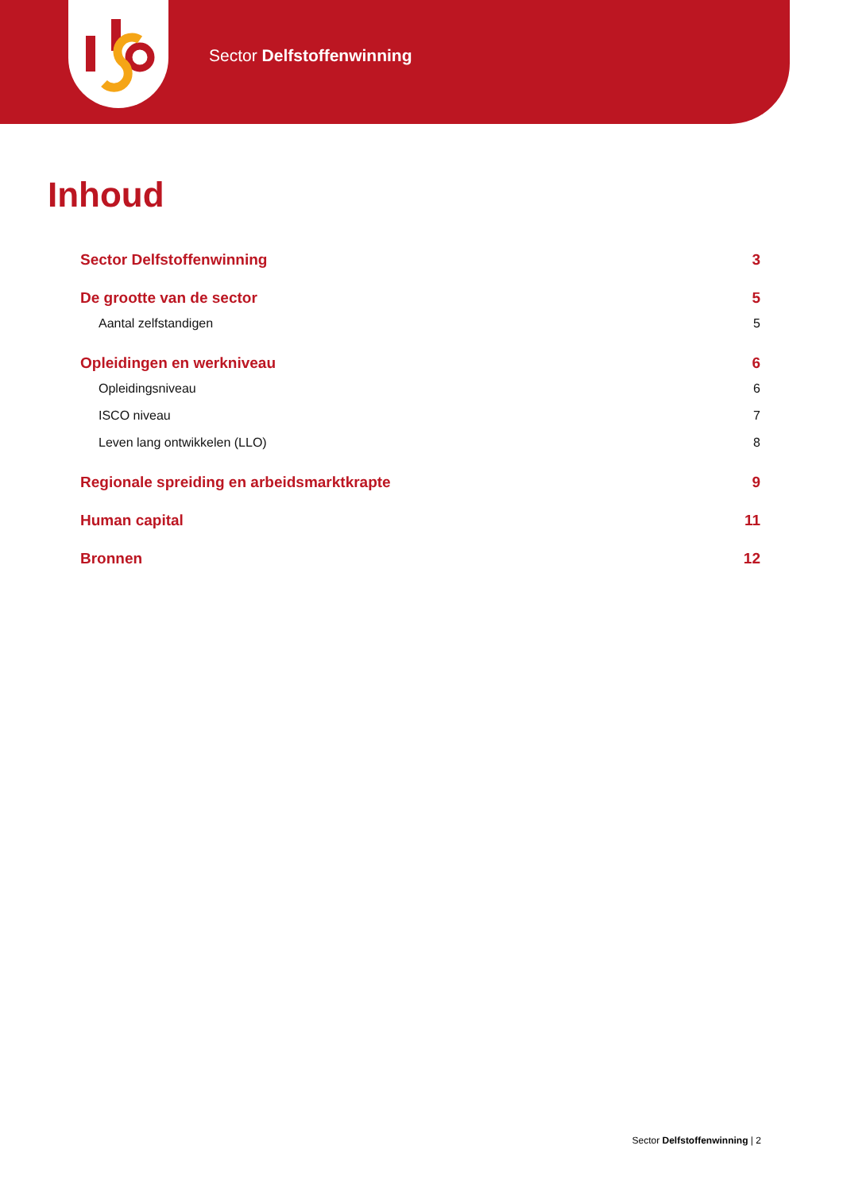Sector Delfstoffenwinning
Inhoud
Sector Delfstoffenwinning 3
De grootte van de sector 5
Aantal zelfstandigen 5
Opleidingen en werkniveau 6
Opleidingsniveau 6
ISCO niveau 7
Leven lang ontwikkelen (LLO) 8
Regionale spreiding en arbeidsmarktkrapte 9
Human capital 11
Bronnen 12
Sector Delfstoffenwinning | 2